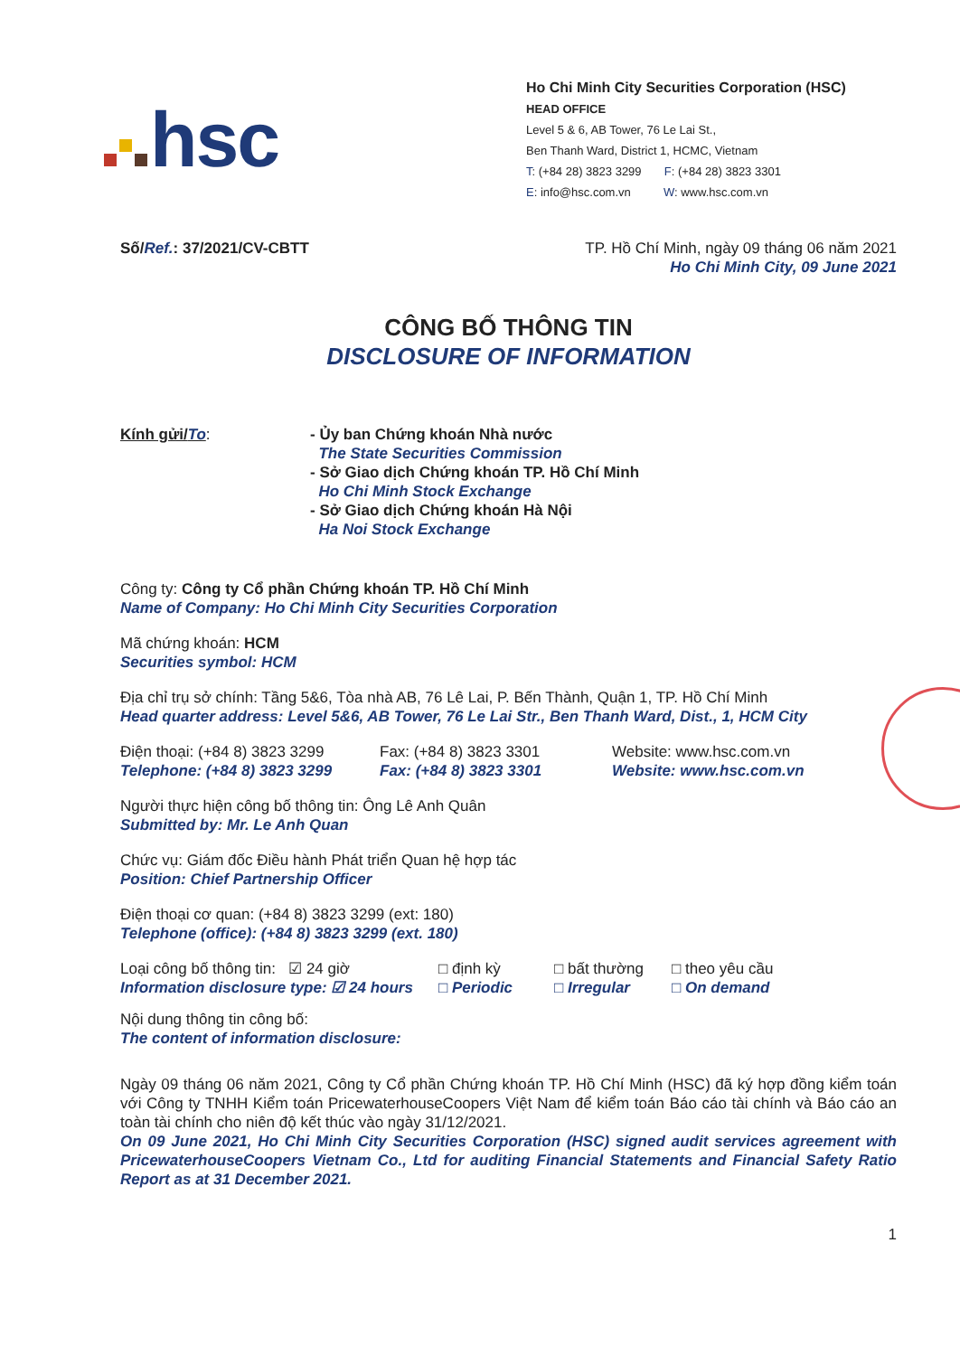hsc
Ho Chi Minh City Securities Corporation (HSC)
HEAD OFFICE
Level 5 & 6, AB Tower, 76 Le Lai St.,
Ben Thanh Ward, District 1, HCMC, Vietnam
T: (+84 28) 3823 3299 F: (+84 28) 3823 3301
E: info@hsc.com.vn W: www.hsc.com.vn
Số/Ref.: 37/2021/CV-CBTT TP. Hồ Chí Minh, ngày 09 tháng 06 năm 2021
Ho Chi Minh City, 09 June 2021
CÔNG BỐ THÔNG TIN
DISCLOSURE OF INFORMATION
Kính gửi/To: - Ủy ban Chứng khoán Nhà nước
The State Securities Commission
- Sở Giao dịch Chứng khoán TP. Hồ Chí Minh
Ho Chi Minh Stock Exchange
- Sở Giao dịch Chứng khoán Hà Nội
Ha Noi Stock Exchange
Công ty: Công ty Cổ phần Chứng khoán TP. Hồ Chí Minh
Name of Company: Ho Chi Minh City Securities Corporation
Mã chứng khoán: HCM
Securities symbol: HCM
Địa chỉ trụ sở chính: Tầng 5&6, Tòa nhà AB, 76 Lê Lai, P. Bến Thành, Quận 1, TP. Hồ Chí Minh
Head quarter address: Level 5&6, AB Tower, 76 Le Lai Str., Ben Thanh Ward, Dist., 1, HCM City
Điện thoại: (+84 8) 3823 3299
Telephone: (+84 8) 3823 3299
Fax: (+84 8) 3823 3301
Fax: (+84 8) 3823 3301
Website: www.hsc.com.vn
Website: www.hsc.com.vn
Người thực hiện công bố thông tin: Ông Lê Anh Quân
Submitted by: Mr. Le Anh Quan
Chức vụ: Giám đốc Điều hành Phát triển Quan hệ hợp tác
Position: Chief Partnership Officer
Điện thoại cơ quan: (+84 8) 3823 3299 (ext: 180)
Telephone (office): (+84 8) 3823 3299 (ext. 180)
Loại công bố thông tin: ☑ 24 giờ
Information disclosure type: ☑ 24 hours
□ định kỳ
□ Periodic
□ bất thường
□ Irregular
□ theo yêu cầu
□ On demand
Nội dung thông tin công bố:
The content of information disclosure:
Ngày 09 tháng 06 năm 2021, Công ty Cổ phần Chứng khoán TP. Hồ Chí Minh (HSC) đã ký hợp đồng kiểm toán với Công ty TNHH Kiểm toán PricewaterhouseCoopers Việt Nam để kiểm toán Báo cáo tài chính và Báo cáo an toàn tài chính cho niên độ kết thúc vào ngày 31/12/2021.
On 09 June 2021, Ho Chi Minh City Securities Corporation (HSC) signed audit services agreement with PricewaterhouseCoopers Vietnam Co., Ltd for auditing Financial Statements and Financial Safety Ratio Report as at 31 December 2021.
1